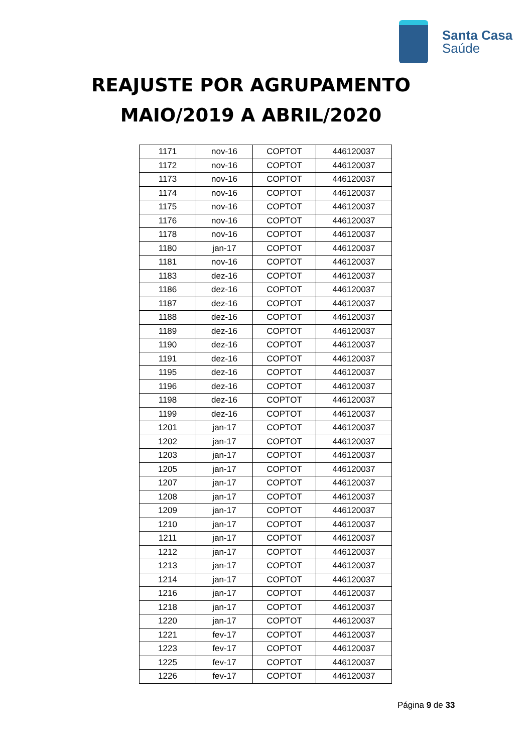Santa Casa
Saúde
REAJUSTE POR AGRUPAMENTO
MAIO/2019 A ABRIL/2020
| 1171 | nov-16 | COPTOT | 446120037 |
| 1172 | nov-16 | COPTOT | 446120037 |
| 1173 | nov-16 | COPTOT | 446120037 |
| 1174 | nov-16 | COPTOT | 446120037 |
| 1175 | nov-16 | COPTOT | 446120037 |
| 1176 | nov-16 | COPTOT | 446120037 |
| 1178 | nov-16 | COPTOT | 446120037 |
| 1180 | jan-17 | COPTOT | 446120037 |
| 1181 | nov-16 | COPTOT | 446120037 |
| 1183 | dez-16 | COPTOT | 446120037 |
| 1186 | dez-16 | COPTOT | 446120037 |
| 1187 | dez-16 | COPTOT | 446120037 |
| 1188 | dez-16 | COPTOT | 446120037 |
| 1189 | dez-16 | COPTOT | 446120037 |
| 1190 | dez-16 | COPTOT | 446120037 |
| 1191 | dez-16 | COPTOT | 446120037 |
| 1195 | dez-16 | COPTOT | 446120037 |
| 1196 | dez-16 | COPTOT | 446120037 |
| 1198 | dez-16 | COPTOT | 446120037 |
| 1199 | dez-16 | COPTOT | 446120037 |
| 1201 | jan-17 | COPTOT | 446120037 |
| 1202 | jan-17 | COPTOT | 446120037 |
| 1203 | jan-17 | COPTOT | 446120037 |
| 1205 | jan-17 | COPTOT | 446120037 |
| 1207 | jan-17 | COPTOT | 446120037 |
| 1208 | jan-17 | COPTOT | 446120037 |
| 1209 | jan-17 | COPTOT | 446120037 |
| 1210 | jan-17 | COPTOT | 446120037 |
| 1211 | jan-17 | COPTOT | 446120037 |
| 1212 | jan-17 | COPTOT | 446120037 |
| 1213 | jan-17 | COPTOT | 446120037 |
| 1214 | jan-17 | COPTOT | 446120037 |
| 1216 | jan-17 | COPTOT | 446120037 |
| 1218 | jan-17 | COPTOT | 446120037 |
| 1220 | jan-17 | COPTOT | 446120037 |
| 1221 | fev-17 | COPTOT | 446120037 |
| 1223 | fev-17 | COPTOT | 446120037 |
| 1225 | fev-17 | COPTOT | 446120037 |
| 1226 | fev-17 | COPTOT | 446120037 |
Página 9 de 33